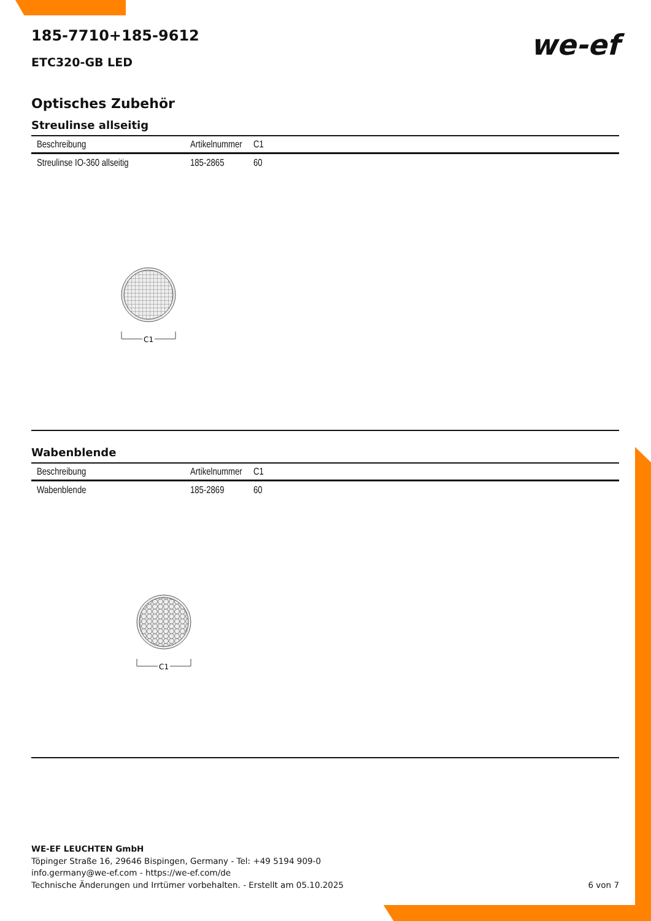we-ef
185-7710+185-9612
ETC320-GB LED
Optisches Zubehör
Streulinse allseitig
| Beschreibung | Artikelnummer | C1 |
| --- | --- | --- |
| Streulinse IO-360 allseitig | 185-2865 | 60 |
C1
Wabenblende
| Beschreibung | Artikelnummer | C1 |
| --- | --- | --- |
| Wabenblende | 185-2869 | 60 |
C1
WE-EF LEUCHTEN GmbH
Töpinger Straße 16, 29646 Bispingen, Germany - Tel: +49 5194 909-0
info.germany@we-ef.com - https://we-ef.com/de
Technische Änderungen und Irrtümer vorbehalten. - Erstellt am 05.10.2025 6 von 7